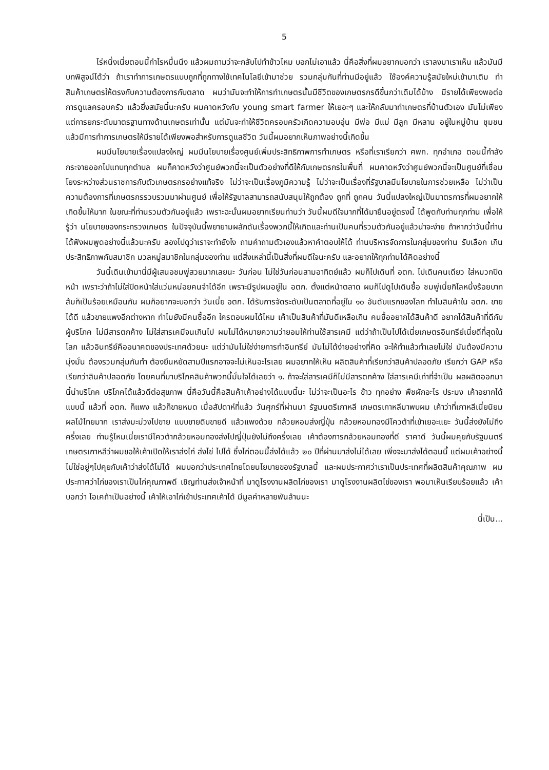5
ไร่หนึ่งเนี่ยตอนนี้กำไรหมื่นนึง แล้วผมถามว่าจะกลับไปทำข้าวไหม บอกไม่เอาแล้ว นี่คือสิ่งที่ผมอยากบอกว่า เราลงมาเราเห็น แล้วมันมีบทพิสูจน์ได้ว่า ถ้าเราทำการเกษตรแบบถูกที่ถูกทางใช้เทคโนโลยีเข้ามาช่วย รวมกลุ่มกันที่ท่านมีอยู่แล้ว ใช้องค์ความรู้สมัยใหม่เข้ามาเติม ทำสินค้าเกษตรให้ตรงกับความต้องการกับตลาด ผมว่ามันจะทำให้การทำเกษตรนั้นมีชีวิตของเกษตรกรดีขึ้นกว่าเดิมได้บ้าง มีรายได้เพียงพอต่อการดูแลครอบครัว แล้วยิ่งสมัยนี้นะครับ ผมคาดหวังกับ young smart farmer ให้เยอะๆ และให้กลับมาทำเกษตรที่บ้านตัวเอง มันไม่เพียงแต่การยกระดับมาตรฐานทางด้านเกษตรเท่านั้น แต่มันจะทำให้ชีวิตครอบครัวเกิดความอบอุ่น มีพ่อ มีแม่ มีลูก มีหลาน อยู่ในหมู่บ้าน ชุมชน แล้วมีการทำการเกษตรให้มีรายได้เพียงพอสำหรับการดูแลชีวิต วันนี้ผมอยากเห็นภาพอย่างนี้เกิดขึ้น
ผมมีนโยบายเรื่องแปลงใหญ่ ผมมีนโยบายเรื่องศูนย์เพิ่มประสิทธิภาพการทำเกษตร หรือที่เราเรียกว่า ศพก. ทุกอำเภอ ตอนนี้กำลังกระจายออกไปแทบทุกตำบล ผมก็คาดหวังว่าศูนย์พวกนี้จะเป็นตัวอย่างที่ดีให้กับเกษตรกรในพื้นที่ ผมคาดหวังว่าศูนย์พวกนี้จะเป็นศูนย์ที่เชื่อมโยงระหว่างส่วนราชการกับตัวเกษตรกรอย่างแท้จริง ไม่ว่าจะเป็นเรื่องภูมิความรู้ ไม่ว่าจะเป็นเรื่องที่รัฐบาลมีนโยบายในการช่วยเหลือ ไม่ว่าเป็นความต้องการที่เกษตรกรรวบรวมมาผ่านศูนย์ เพื่อให้รัฐบาลสามารถสนับสนุนให้ถูกต้อง ถูกที่ ถูกคน วันนี่แปลงใหญ่เป็นมาตรการที่ผมอยากให้เกิดขึ้นให้มาก ในขณะที่ท่านรวมตัวกันอยู่แล้ว เพราะฉะนั้นผมอยากเรียนท่านว่า วันนี้ผมดีใจมากที่ได้มายืนอยู่ตรงนี้ ได้พูดกับท่านทุกท่าน เพื่อให้รู้ว่า นโยบายของกระทรวงเกษตร ในปัจจุบันนี้พยายามผลักดันเรื่องพวกนี้ให้เกิดและท่านเป็นคนที่รวมตัวกันอยู่แล้วน่าจะง่าย ถ้าหากว่าวันนี้ท่านได้ฟังผมพูดอย่างนี้แล้วนะครับ ลองไปดูว่าเราจะทำยังไง ถามคำถามตัวเองแล้วหาคำตอบให้ได้ ท่านบริหารจัดการในกลุ่มของท่าน รับเลือก เกินประสิทธิภาพกับสมาชิก มวลหมู่สมาชิกในกลุ่มของท่าน แต่สิ่งเหล่านี้เป็นสิ่งที่ผมดีใจนะครับ และอยากให้ทุกท่านได้คิดอย่างนี้
วันนี้เดินเข้ามานี่มีผู้เสนอชมพู่สวยมากเลยนะ วันก่อน ไม่ใช่วันก่อนสามอาทิตย์แล้ว ผมก็ไปเดินที่ อตก. ไปเดินคนเดียว ใส่หมวกปิดหน้า เพราะว่าถ้าไม่ใส่ปิดหน้าใส่แว่นหน่อยคนจำได้อีก เพราะมีรูปผมอยู่ใน อตก. ตั้งแต่หน้าตลาด ผมก็ไปดูไปเดินซื้อ ชมพู่เนี่ยกิโลหนึ่งร้อยบาท ส้มก็เป็นร้อยเหมือนกัน ผมก็อยากจะบอกว่า วันเนี่ย อตก. ได้รับการจัดระดับเป็นตลาดที่อยู่ใน ๑๐ อันดับแรกของโลก ทำไมสินค้าใน อตก. ขายได้ดี แล้วขายแพงอีกต่างหาก ทำไมยังมีคนซื้ออีก ใครตอบผมได้ไหม เค้าเป็นสินค้าที่มันดีเหลือเกิน คนซื้ออยากได้สินค้าดี อยากได้สินค้าที่ดีกับผู้บริโภค ไม่มีสารตกค้าง ไม่ใส่สารเคมีจนเกินไป ผมไม่ได้หมายความว่ายอมให้ท่านใช้สารเคมี แต่ว่าถ้าเป็นไปได้เนี่ยเกษตรอินทรีย์เนี่ยดีที่สุดในโลก แล้วอินทรีย์คืออนาคตของประเทศด้วยนะ แต่ว่ามันไม่ใช่ง่ายการทำอินทรีย์ มันไม่ได้ง่ายอย่างที่คิด จะให้ทำแล้วทำเลยไม่ใช่ มันต้องมีความมุ่งมั่น ต้องรวมกลุ่มกันทำ ต้องยืนหยัดสามปีแรกอาจจะไม่เห็นอะไรเลย ผมอยากให้เห็น ผลิตสินค้าที่เรียกว่าสินค้าปลอดภัย เรียกว่า GAP หรือเรียกว่าสินค้าปลอดภัย โดยคนที่มาบริโภคสินค้าพวกนี้มั่นใจได้เลยว่า ๑. ถ้าจะใส่สารเคมีก็ไม่มีสารตกค้าง ใส่สารเคมีเท่าที่จำเป็น ผลผลิตออกมานี้น่าบริโภค บริโภคได้แล้วดีต่อสุขภาพ นี่คือวันนี้คือสินค้าเค้าอย่างได้แบบนี้นะ ไม่ว่าจะเป็นอะไร ข้าว ทุกอย่าง พืชผักอะไร ประมง เค้าอยากได้แบบนี้ แล้วที่ อตก. ก็แพง แล้วก็ขายหมด เมื่อสัปดาห์ที่แล้ว วันศุกร์ที่ผ่านมา รัฐมนตรีเกาหลี เกษตรเกาหลีมาพบผม เค้าว่าที่เกาหลีเนี่ยนิยมผลไม้ไทยมาก เราส่งมะม่วงไปขาย แบบขายดิบขายดี แล้วแพงด้วย กล้วยหอมส่งญี่ปุ่น กล้วยหอมทองมีโควต้าที่เข้าเยอะแยะ วันนี้ส่งยังไม่ถึงครึ่งเลย ท่านรู้ไหมเนี่ยเรามีโควต้ากล้วยหอมทองส่งไปญี่ปุ่นยังไม่ถึงครึ่งเลย เค้าต้องการกล้วยหอมทองที่ดี ราคาดี วันนี้ผมคุยกับรัฐมนตรีเกษตรเกาหลีว่าผมขอให้เค้าเปิดให้เราส่งไก่ ส่งไข่ ไปได้ ซึ่งไก่ตอนนี้ส่งได้แล้ว ๒๐ ปีที่ผ่านมาส่งไม่ได้เลย เพิ่งจะมาส่งได้ตอนนี้ แต่ผมเค้าอย่างนี้ ไม่ใช่อยู่ๆไปคุยกับเค้าว่าส่งได้ไม่ได้ ผมบอกว่าประเทศไทยโดยนโยบายของรัฐบาลนี้ และผมประกาศว่าเราเป็นประเทศที่ผลิตสินค้าคุณภาพ ผมประกาศว่าไก่ของเราเป็นไก่คุณภาพดี เชิญท่านส่งเจ้าหน้าที่ มาดูโรงงานผลิตไก่ของเรา มาดูโรงงานผลิตไข่ของเรา พอมาเห็นเรียบร้อยแล้ว เค้าบอกว่า โอเคถ้าเป็นอย่างนี้ เค้าให้เอาไก่เข้าประเทศเค้าได้ มีมูลค่าหลายพันล้านนะ
นี่เป็น...